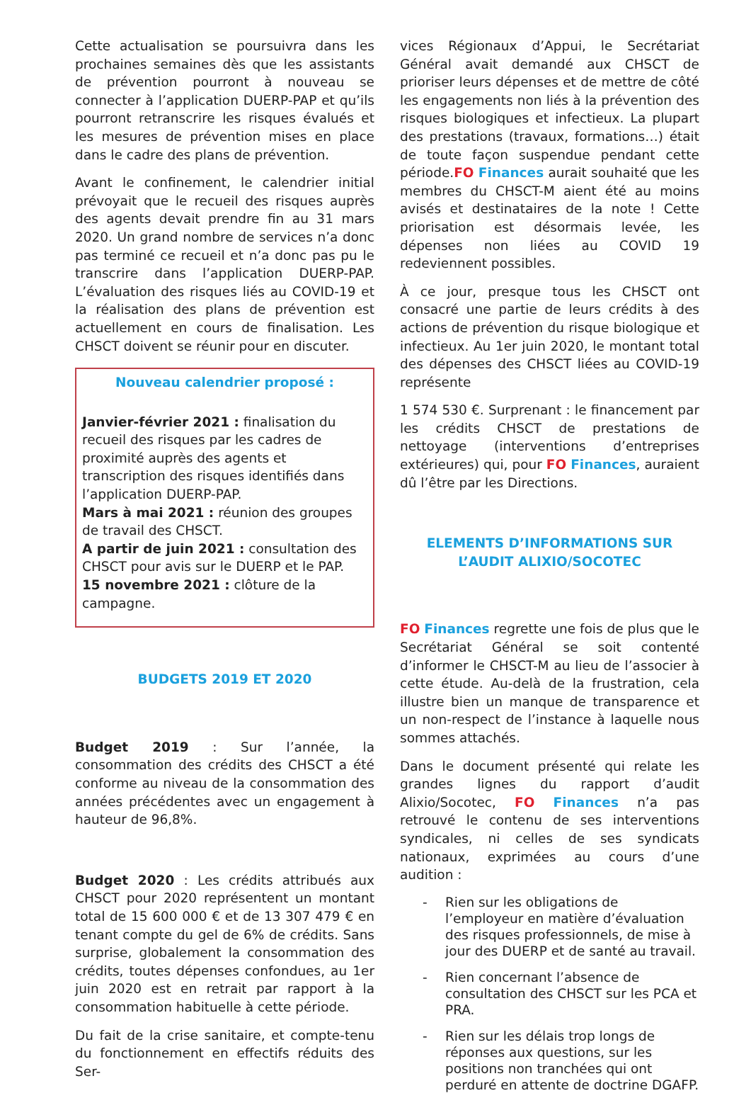Cette actualisation se poursuivra dans les prochaines semaines dès que les assistants de prévention pourront à nouveau se connecter à l’application DUERP-PAP et qu’ils pourront retranscrire les risques évalués et les mesures de prévention mises en place dans le cadre des plans de prévention.
Avant le confinement, le calendrier initial prévoyait que le recueil des risques auprès des agents devait prendre fin au 31 mars 2020. Un grand nombre de services n’a donc pas terminé ce recueil et n’a donc pas pu le transcrire dans l’application DUERP-PAP. L’évaluation des risques liés au COVID-19 et la réalisation des plans de prévention est actuellement en cours de finalisation. Les CHSCT doivent se réunir pour en discuter.
Nouveau calendrier proposé :
Janvier-février 2021 : finalisation du recueil des risques par les cadres de proximité auprès des agents et transcription des risques identifiés dans l’application DUERP-PAP.
Mars à mai 2021 : réunion des groupes de travail des CHSCT.
A partir de juin 2021 : consultation des CHSCT pour avis sur le DUERP et le PAP.
15 novembre 2021 : clôture de la campagne.
BUDGETS 2019 ET 2020
Budget 2019 : Sur l’année, la consommation des crédits des CHSCT a été conforme au niveau de la consommation des années précédentes avec un engagement à hauteur de 96,8%.
Budget 2020 : Les crédits attribués aux CHSCT pour 2020 représentent un montant total de 15 600 000 € et de 13 307 479 € en tenant compte du gel de 6% de crédits. Sans surprise, globalement la consommation des crédits, toutes dépenses confondues, au 1er juin 2020 est en retrait par rapport à la consommation habituelle à cette période.
Du fait de la crise sanitaire, et compte-tenu du fonctionnement en effectifs réduits des Ser-
vices Régionaux d’Appui, le Secrétariat Général avait demandé aux CHSCT de prioriser leurs dépenses et de mettre de côté les engagements non liés à la prévention des risques biologiques et infectieux. La plupart des prestations (travaux, formations…) était de toute façon suspendue pendant cette période.FO Finances aurait souhaité que les membres du CHSCT-M aient été au moins avisés et destinataires de la note ! Cette priorisation est désormais levée, les dépenses non liées au COVID 19 redeviennent possibles.
À ce jour, presque tous les CHSCT ont consacré une partie de leurs crédits à des actions de prévention du risque biologique et infectieux. Au 1er juin 2020, le montant total des dépenses des CHSCT liées au COVID-19 représente
1 574 530 €. Surprenant : le financement par les crédits CHSCT de prestations de nettoyage (interventions d’entreprises extérieures) qui, pour FO Finances, auraient dû l’être par les Directions.
ELEMENTS D’INFORMATIONS SUR L’AUDIT ALIXIO/SOCOTEC
FO Finances regrette une fois de plus que le Secrétariat Général se soit contenté d’informer le CHSCT-M au lieu de l’associer à cette étude. Au-delà de la frustration, cela illustre bien un manque de transparence et un non-respect de l’instance à laquelle nous sommes attachés.
Dans le document présenté qui relate les grandes lignes du rapport d’audit Alixio/Socotec, FO Finances n’a pas retrouvé le contenu de ses interventions syndicales, ni celles de ses syndicats nationaux, exprimées au cours d’une audition :
- Rien sur les obligations de l’employeur en matière d’évaluation des risques professionnels, de mise à jour des DUERP et de santé au travail.
- Rien concernant l’absence de consultation des CHSCT sur les PCA et PRA.
- Rien sur les délais trop longs de réponses aux questions, sur les positions non tranchées qui ont perduré en attente de doctrine DGAFP.